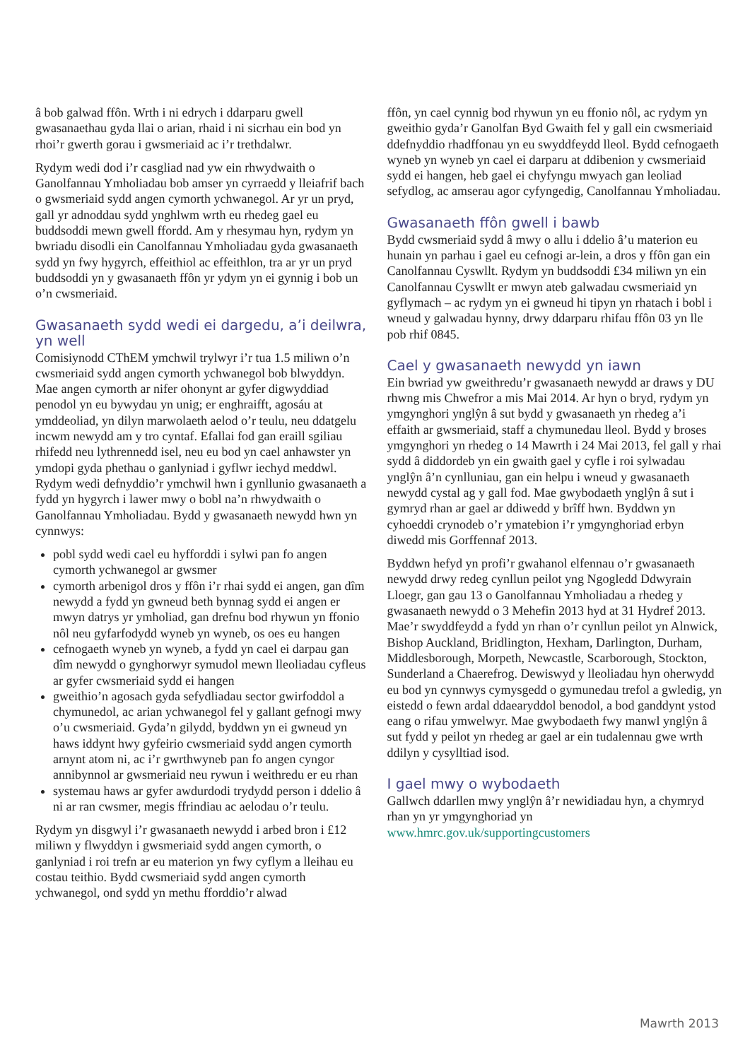â bob galwad ffôn. Wrth i ni edrych i ddarparu gwell gwasanaethau gyda llai o arian, rhaid i ni sicrhau ein bod yn rhoi’r gwerth gorau i gwsmeriaid ac i’r trethdalwr.
Rydym wedi dod i’r casgliad nad yw ein rhwydwaith o Ganolfannau Ymholiadau bob amser yn cyrraedd y lleiafrif bach o gwsmeriaid sydd angen cymorth ychwanegol. Ar yr un pryd, gall yr adnoddau sydd ynghlwm wrth eu rhedeg gael eu buddsoddi mewn gwell ffordd. Am y rhesymau hyn, rydym yn bwriadu disodli ein Canolfannau Ymholiadau gyda gwasanaeth sydd yn fwy hygyrch, effeithiol ac effeithlon, tra ar yr un pryd buddsoddi yn y gwasanaeth ffôn yr ydym yn ei gynnig i bob un o’n cwsmeriaid.
Gwasanaeth sydd wedi ei dargedu, a’i deilwra, yn well
Comisiynodd CThEM ymchwil trylwyr i’r tua 1.5 miliwn o’n cwsmeriaid sydd angen cymorth ychwanegol bob blwyddyn. Mae angen cymorth ar nifer ohonynt ar gyfer digwyddiad penodol yn eu bywydau yn unig; er enghraifft, agosáu at ymddeoliad, yn dilyn marwolaeth aelod o’r teulu, neu ddatgelu incwm newydd am y tro cyntaf. Efallai fod gan eraill sgiliau rhifedd neu lythrennedd isel, neu eu bod yn cael anhawster yn ymdopi gyda phethau o ganlyniad i gyflwr iechyd meddwl. Rydym wedi defnyddio’r ymchwil hwn i gynllunio gwasanaeth a fydd yn hygyrch i lawer mwy o bobl na’n rhwydwaith o Ganolfannau Ymholiadau. Bydd y gwasanaeth newydd hwn yn cynnwys:
pobl sydd wedi cael eu hyfforddi i sylwi pan fo angen cymorth ychwanegol ar gwsmer
cymorth arbenigol dros y ffôn i’r rhai sydd ei angen, gan dîm newydd a fydd yn gwneud beth bynnag sydd ei angen er mwyn datrys yr ymholiad, gan drefnu bod rhywun yn ffonio nôl neu gyfarfodydd wyneb yn wyneb, os oes eu hangen
cefnogaeth wyneb yn wyneb, a fydd yn cael ei darpau gan dîm newydd o gynghorwyr symudol mewn lleoliadau cyfleus ar gyfer cwsmeriaid sydd ei hangen
gweithio’n agosach gyda sefydliadau sector gwirfoddol a chymunedol, ac arian ychwanegol fel y gallant gefnogi mwy o’u cwsmeriaid. Gyda’n gilydd, byddwn yn ei gwneud yn haws iddynt hwy gyfeirio cwsmeriaid sydd angen cymorth arnynt atom ni, ac i’r gwrthwyneb pan fo angen cyngor annibynnol ar gwsmeriaid neu rywun i weithredu er eu rhan
systemau haws ar gyfer awdurdodi trydydd person i ddelio â ni ar ran cwsmer, megis ffrindiau ac aelodau o’r teulu.
Rydym yn disgwyl i’r gwasanaeth newydd i arbed bron i £12 miliwn y flwyddyn i gwsmeriaid sydd angen cymorth, o ganlyniad i roi trefn ar eu materion yn fwy cyflym a lleihau eu costau teithio. Bydd cwsmeriaid sydd angen cymorth ychwanegol, ond sydd yn methu fforddio’r alwad
ffôn, yn cael cynnig bod rhywun yn eu ffonio nôl, ac rydym yn gweithio gyda’r Ganolfan Byd Gwaith fel y gall ein cwsmeriaid ddefnyddio rhadffonau yn eu swyddfeydd lleol. Bydd cefnogaeth wyneb yn wyneb yn cael ei darparu at ddibenion y cwsmeriaid sydd ei hangen, heb gael ei chyfyngu mwyach gan leoliad sefydlog, ac amserau agor cyfyngedig, Canolfannau Ymholiadau.
Gwasanaeth ffôn gwell i bawb
Bydd cwsmeriaid sydd â mwy o allu i ddelio â’u materion eu hunain yn parhau i gael eu cefnogi ar-lein, a dros y ffôn gan ein Canolfannau Cyswllt. Rydym yn buddsoddi £34 miliwn yn ein Canolfannau Cyswllt er mwyn ateb galwadau cwsmeriaid yn gyflymach – ac rydym yn ei gwneud hi tipyn yn rhatach i bobl i wneud y galwadau hynny, drwy ddarparu rhifau ffôn 03 yn lle pob rhif 0845.
Cael y gwasanaeth newydd yn iawn
Ein bwriad yw gweithredu’r gwasanaeth newydd ar draws y DU rhwng mis Chwefror a mis Mai 2014. Ar hyn o bryd, rydym yn ymgynghori ynglŷn â sut bydd y gwasanaeth yn rhedeg a’i effaith ar gwsmeriaid, staff a chymunedau lleol. Bydd y broses ymgynghori yn rhedeg o 14 Mawrth i 24 Mai 2013, fel gall y rhai sydd â diddordeb yn ein gwaith gael y cyfle i roi sylwadau ynglŷn â’n cynlluniau, gan ein helpu i wneud y gwasanaeth newydd cystal ag y gall fod. Mae gwybodaeth ynglŷn â sut i gymryd rhan ar gael ar ddiwedd y brîff hwn. Byddwn yn cyhoeddi crynodeb o’r ymatebion i’r ymgynghoriad erbyn diwedd mis Gorffennaf 2013.
Byddwn hefyd yn profi’r gwahanol elfennau o’r gwasanaeth newydd drwy redeg cynllun peilot yng Ngogledd Ddwyrain Lloegr, gan gau 13 o Ganolfannau Ymholiadau a rhedeg y gwasanaeth newydd o 3 Mehefin 2013 hyd at 31 Hydref 2013. Mae’r swyddfeydd a fydd yn rhan o’r cynllun peilot yn Alnwick, Bishop Auckland, Bridlington, Hexham, Darlington, Durham, Middlesborough, Morpeth, Newcastle, Scarborough, Stockton, Sunderland a Chaerefrog. Dewiswyd y lleoliadau hyn oherwydd eu bod yn cynnwys cymysgedd o gymunedau trefol a gwledig, yn eistedd o fewn ardal ddaearyddol benodol, a bod ganddynt ystod eang o rifau ymwelwyr. Mae gwybodaeth fwy manwl ynglŷn â sut fydd y peilot yn rhedeg ar gael ar ein tudalennau gwe wrth ddilyn y cysylltiad isod.
I gael mwy o wybodaeth
Gallwch ddarllen mwy ynglŷn â’r newidiadau hyn, a chymryd rhan yn yr ymgynghoriad yn www.hmrc.gov.uk/supportingcustomers
Mawrth 2013